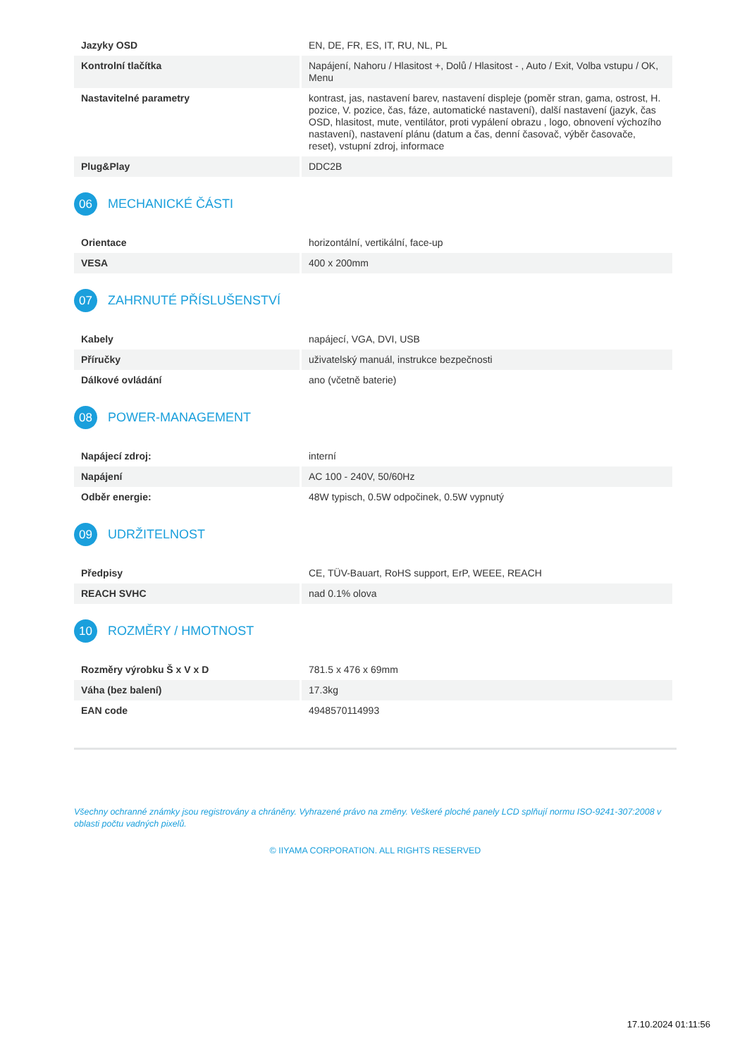| Jazyky OSD | EN, DE, FR, ES, IT, RU, NL, PL |
| Kontrolní tlačítka | Napájení, Nahoru / Hlasitost +, Dolů / Hlasitost - , Auto / Exit, Volba vstupu / OK, Menu |
| Nastavitelné parametry | kontrast, jas, nastavení barev, nastavení displeje (poměr stran, gama, ostrost, H. pozice, V. pozice, čas, fáze, automatické nastavení), další nastavení (jazyk, čas OSD, hlasitost, mute, ventilátor, proti vypálení obrazu , logo, obnovení výchozího nastavení), nastavení plánu (datum a čas, denní časovač, výběr časovače, reset), vstupní zdroj, informace |
| Plug&Play | DDC2B |
06 MECHANICKÉ ČÁSTI
| Orientace | horizontální, vertikální, face-up |
| VESA | 400 x 200mm |
07 ZAHRNUTÉ PŘÍSLUŠENSTVÍ
| Kabely | napájecí, VGA, DVI, USB |
| Příručky | uživatelský manuál, instrukce bezpečnosti |
| Dálkové ovládání | ano (včetně baterie) |
08 POWER-MANAGEMENT
| Napájecí zdroj: | interní |
| Napájení | AC 100 - 240V, 50/60Hz |
| Odběr energie: | 48W typisch, 0.5W odpočinek, 0.5W vypnutý |
09 UDRŽITELNOST
| Předpisy | CE, TÜV-Bauart, RoHS support, ErP, WEEE, REACH |
| REACH SVHC | nad 0.1% olova |
10 ROZMĚRY / HMOTNOST
| Rozměry výrobku Š x V x D | 781.5 x 476 x 69mm |
| Váha (bez balení) | 17.3kg |
| EAN code | 4948570114993 |
Všechny ochranné známky jsou registrovány a chráněny. Vyhrazené právo na změny. Veškeré ploché panely LCD splňují normu ISO-9241-307:2008 v oblasti počtu vadných pixelů.
© IIYAMA CORPORATION. ALL RIGHTS RESERVED
17.10.2024 01:11:56